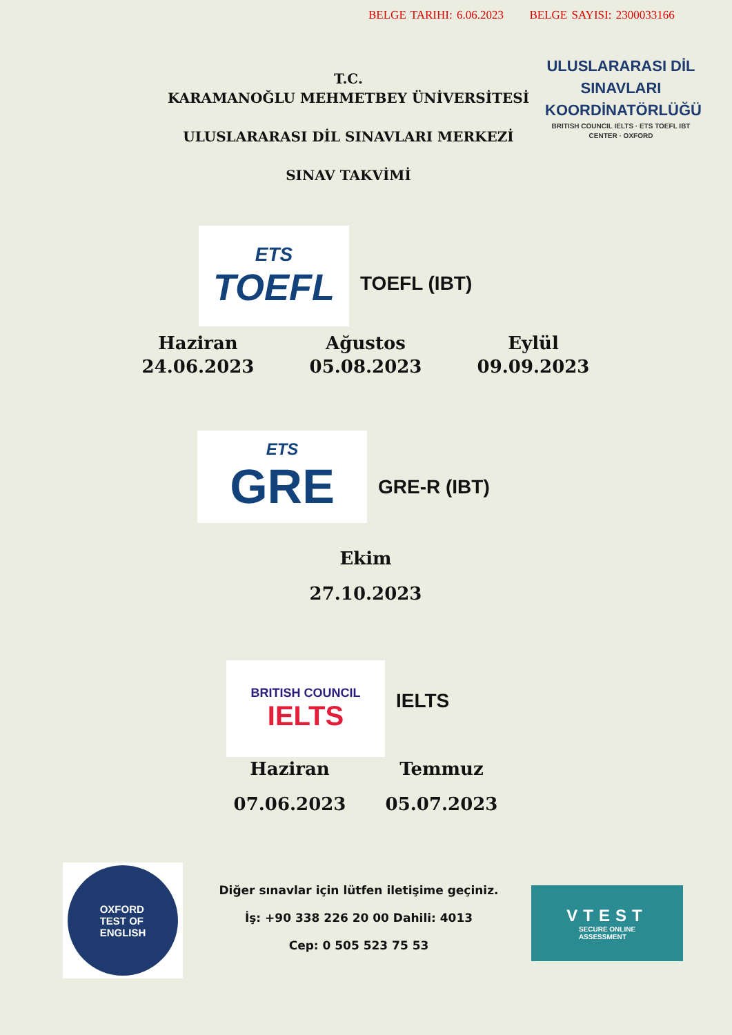BELGE TARIHI: 6.06.2023 BELGE SAYISI: 2300033166
T.C.
KARAMANOĞLU MEHMETBEY ÜNİVERSİTESİ
ULUSLARARASI DİL SINAVLARI MERKEZİ
SINAV TAKVİMİ
ULUSLARARASI DİL
SINAVLARI
KOORDİNATÖRLÜĞÜ
BRITISH COUNCIL IELTS · ETS TOEFL IBT CENTER · OXFORD
ETS
TOEFL
TOEFL (IBT)
Haziran
24.06.2023
Ağustos
05.08.2023
Eylül
09.09.2023
ETS
GRE
GRE-R (IBT)
Ekim
27.10.2023
BRITISH COUNCIL
IELTS
IELTS
Haziran Temmuz
07.06.2023 05.07.2023
OXFORD
TEST OF
ENGLISH
Diğer sınavlar için lütfen iletişime geçiniz.
İş: +90 338 226 20 00 Dahili: 4013
Cep: 0 505 523 75 53
VTEST
SECURE ONLINE
ASSESSMENT